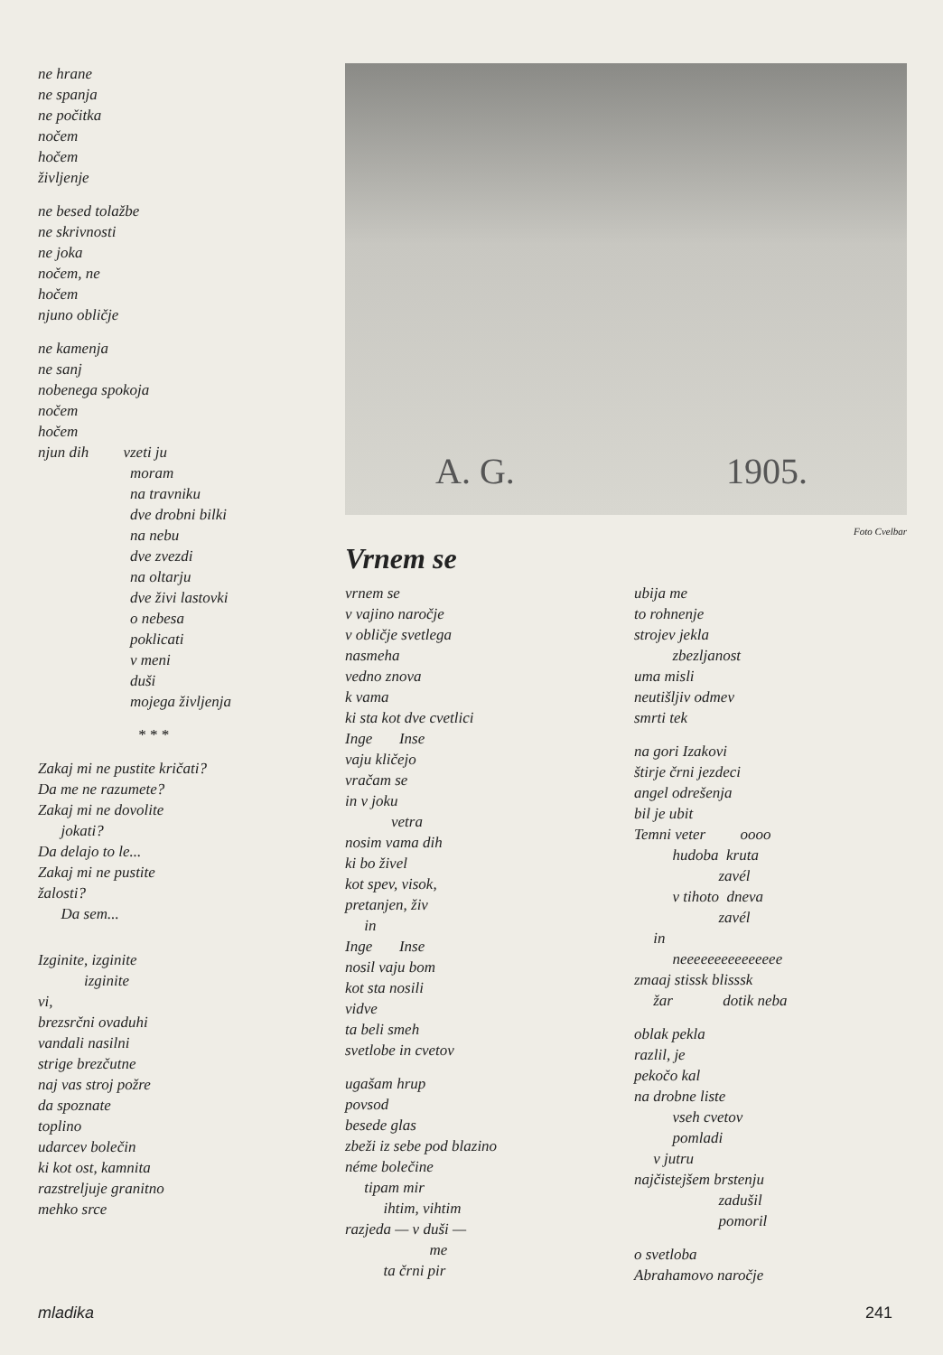ne hrane ne spanja ne počitka nočem hočem življenje
ne besed tolažbe ne skrivnosti ne joka nočem, ne hočem njuno obličje
ne kamenja ne sanj nobenega spokoja nočem hočem njun dih vzeti ju moram na travniku dve drobni bilki na nebu dve zvezdi na oltarju dve živi lastovki o nebesa poklicati v meni duši mojega življenja
* * *
Zakaj mi ne pustite kričati? Da me ne razumete? Zakaj mi ne dovolite jokati? Da delajo to le... Zakaj mi ne pustite žalosti? Da sem...
Izginite, izginite izginite vi, brezsrčni ovaduhi vandali nasilni strige brezčutne naj vas stroj požre da spoznate toplino udarcev bolečin ki kot ost, kamnita razstreljuje granitno mehko srce
A. G. 1905.
Foto Cvelbar
Vrnem se
vrnem se v vajino naročje v obličje svetlega nasmeha vedno znova k vama ki sta kot dve cvetlici Inge Inse vaju kličejo vračam se in v joku vetra nosim vama dih ki bo živel kot spev, visok, pretanjen, živ in Inge Inse nosil vaju bom kot sta nosili vidve ta beli smeh svetlobe in cvetov
ugašam hrup povsod besede glas zbeži iz sebe pod blazino néme bolečine tipam mir ihtim, vihtim razjeda — v duši — me ta črni pir
ubija me to rohnenje strojev jekla zbezljanost uma misli neutišljiv odmev smrti tek
na gori Izakovi štirje črni jezdeci angel odrešenja bil je ubit Temni veter oooo hudoba kruta zavél v tihoto dneva zavél in neeeeeeeeeeeeeee zmaaj stissk blisssk žar dotik neba
oblak pekla razlil, je pekočo kal na drobne liste vseh cvetov pomladi v jutru najčistejšem brstenju zadušil pomoril
o svetloba Abrahamovo naročje
mladika 241